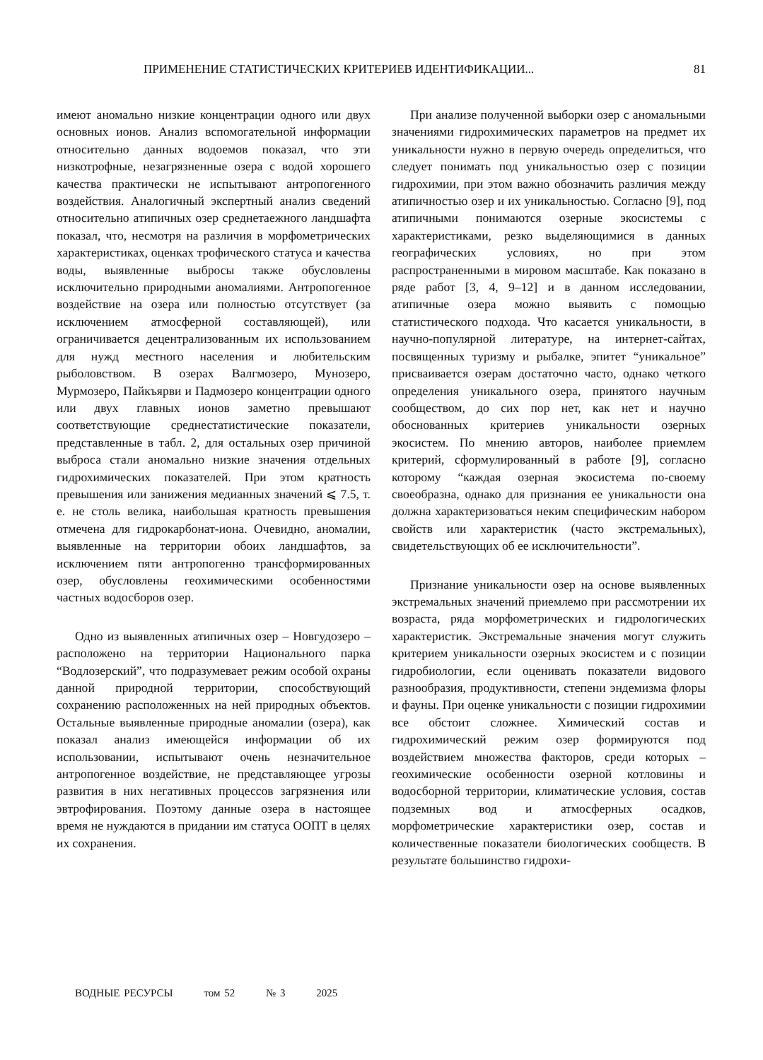ПРИМЕНЕНИЕ СТАТИСТИЧЕСКИХ КРИТЕРИЕВ ИДЕНТИФИКАЦИИ... 81
имеют аномально низкие концентрации одного или двух основных ионов. Анализ вспомогательной информации относительно данных водоемов показал, что эти низкотрофные, незагрязненные озера с водой хорошего качества практически не испытывают антропогенного воздействия. Аналогичный экспертный анализ сведений относительно атипичных озер среднетаежного ландшафта показал, что, несмотря на различия в морфометрических характеристиках, оценках трофического статуса и качества воды, выявленные выбросы также обусловлены исключительно природными аномалиями. Антропогенное воздействие на озера или полностью отсутствует (за исключением атмосферной составляющей), или ограничивается децентрализованным их использованием для нужд местного населения и любительским рыболовством. В озерах Валгмозеро, Мунозеро, Мурмозеро, Пайкъярви и Падмозеро концентрации одного или двух главных ионов заметно превышают соответствующие среднестатистические показатели, представленные в табл. 2, для остальных озер причиной выброса стали аномально низкие значения отдельных гидрохимических показателей. При этом кратность превышения или занижения медианных значений ⩽ 7.5, т. е. не столь велика, наибольшая кратность превышения отмечена для гидрокарбонат-иона. Очевидно, аномалии, выявленные на территории обоих ландшафтов, за исключением пяти антропогенно трансформированных озер, обусловлены геохимическими особенностями частных водосборов озер.
Одно из выявленных атипичных озер – Новгудозеро – расположено на территории Национального парка “Водлозерский”, что подразумевает режим особой охраны данной природной территории, способствующий сохранению расположенных на ней природных объектов. Остальные выявленные природные аномалии (озера), как показал анализ имеющейся информации об их использовании, испытывают очень незначительное антропогенное воздействие, не представляющее угрозы развития в них негативных процессов загрязнения или эвтрофирования. Поэтому данные озера в настоящее время не нуждаются в придании им статуса ООПТ в целях их сохранения.
При анализе полученной выборки озер с аномальными значениями гидрохимических параметров на предмет их уникальности нужно в первую очередь определиться, что следует понимать под уникальностью озер с позиции гидрохимии, при этом важно обозначить различия между атипичностью озер и их уникальностью. Согласно [9], под атипичными понимаются озерные экосистемы с характеристиками, резко выделяющимися в данных географических условиях, но при этом распространенными в мировом масштабе. Как показано в ряде работ [3, 4, 9–12] и в данном исследовании, атипичные озера можно выявить с помощью статистического подхода. Что касается уникальности, в научно-популярной литературе, на интернет-сайтах, посвященных туризму и рыбалке, эпитет “уникальное” присваивается озерам достаточно часто, однако четкого определения уникального озера, принятого научным сообществом, до сих пор нет, как нет и научно обоснованных критериев уникальности озерных экосистем. По мнению авторов, наиболее приемлем критерий, сформулированный в работе [9], согласно которому “каждая озерная экосистема по-своему своеобразна, однако для признания ее уникальности она должна характеризоваться неким специфическим набором свойств или характеристик (часто экстремальных), свидетельствующих об ее исключительности”.
Признание уникальности озер на основе выявленных экстремальных значений приемлемо при рассмотрении их возраста, ряда морфометрических и гидрологических характеристик. Экстремальные значения могут служить критерием уникальности озерных экосистем и с позиции гидробиологии, если оценивать показатели видового разнообразия, продуктивности, степени эндемизма флоры и фауны. При оценке уникальности с позиции гидрохимии все обстоит сложнее. Химический состав и гидрохимический режим озер формируются под воздействием множества факторов, среди которых – геохимические особенности озерной котловины и водосборной территории, климатические условия, состав подземных вод и атмосферных осадков, морфометрические характеристики озер, состав и количественные показатели биологических сообществ. В результате большинство гидрохи-
ВОДНЫЕ РЕСУРСЫ том 52 № 3 2025